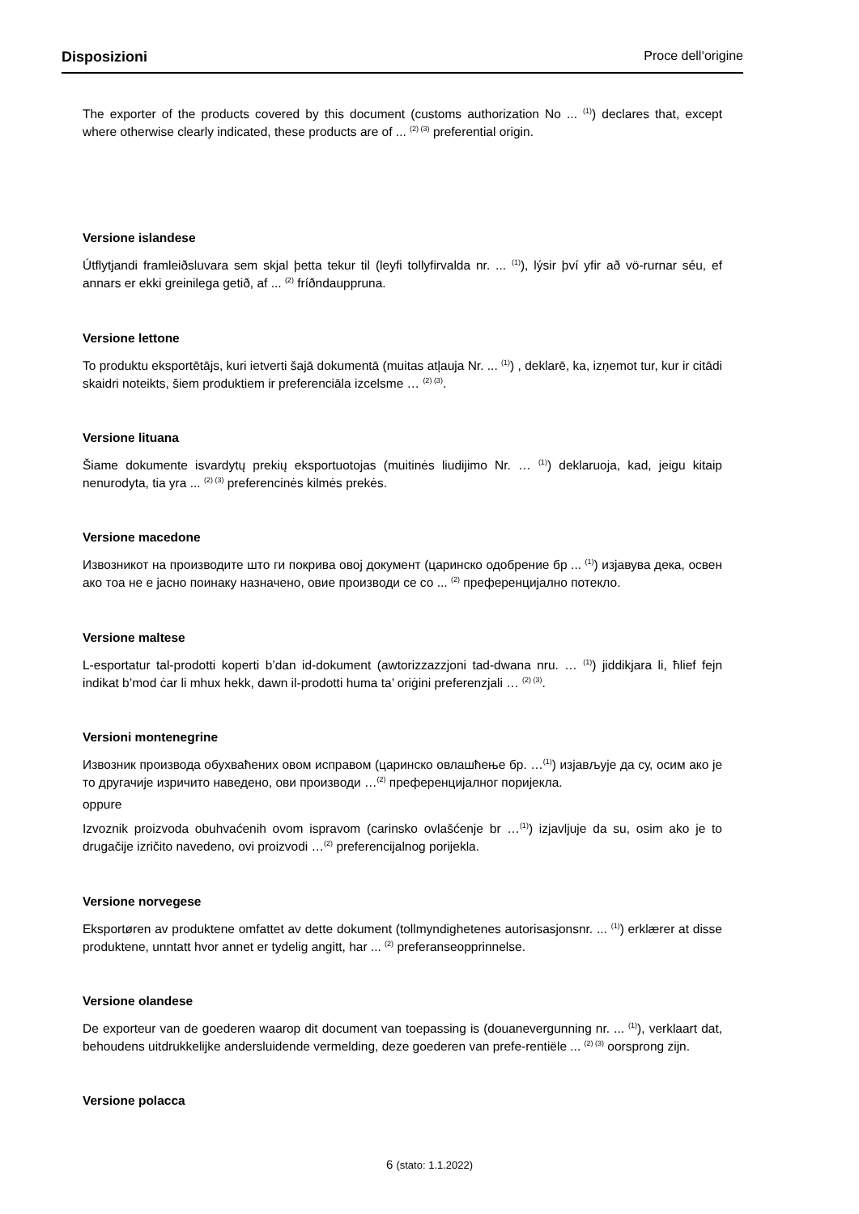Disposizioni Proce dell‘origine
The exporter of the products covered by this document (customs authorization No ... <sup>(1)</sup>) declares that, except where otherwise clearly indicated, these products are of ... <sup>(2) (3)</sup> preferential origin.
Versione islandese
Útflytjandi framleiðsluvara sem skjal þetta tekur til (leyfi tollyfirvalda nr. ... <sup>(1)</sup>), lýsir því yfir að vö-rurnar séu, ef annars er ekki greinilega getið, af ... <sup>(2)</sup> fríðndauppruna.
Versione lettone
To produktu eksportētājs, kuri ietverti šajā dokumentā (muitas atļauja Nr. ... <sup>(1)</sup>) , deklarē, ka, izņemot tur, kur ir citādi skaidri noteikts, šiem produktiem ir preferenciāla izcelsme … <sup>(2) (3)</sup>.
Versione lituana
Šiame dokumente isvardytų prekių eksportuotojas (muitinės liudijimo Nr. … <sup>(1)</sup>) deklaruoja, kad, jeigu kitaip nenurodyta, tia yra ... <sup>(2) (3)</sup> preferencinės kilmės prekės.
Versione macedone
Извозникот на производите што ги покрива овој документ (царинско одобрение бр ... <sup>(1)</sup>) изјавува дека, освен ако тоа не е јасно поинаку назначено, овие производи се со ... <sup>(2)</sup> преференцијално потекло.
Versione maltese
L-esportatur tal-prodotti koperti b’dan id-dokument (awtorizzazzjoni tad-dwana nru. … <sup>(1)</sup>) jiddikjara li, ħlief fejn indikat b’mod ċar li mhux hekk, dawn il-prodotti huma ta’ oriġini preferenzjali … <sup>(2) (3)</sup>.
Versioni montenegrine
Извозник производа обухваћених овом исправом (царинско овлашћење бр. …<sup>(1)</sup>) изјављује да су, осим ако је то другачије изричито наведено, ови производи …<sup>(2)</sup> преференцијалног поријекла.
oppure
Izvoznik proizvoda obuhvaćenih ovom ispravom (carinsko ovlašćenje br …<sup>(1)</sup>) izjavljuje da su, osim ako je to drugačije izričito navedeno, ovi proizvodi …<sup>(2)</sup> preferencijalnog porijekla.
Versione norvegese
Eksportøren av produktene omfattet av dette dokument (tollmyndighetenes autorisasjonsnr. ... <sup>(1)</sup>) erklærer at disse produktene, unntatt hvor annet er tydelig angitt, har ... <sup>(2)</sup> preferanseopprinnelse.
Versione olandese
De exporteur van de goederen waarop dit document van toepassing is (douanevergunning nr. ... <sup>(1)</sup>), verklaart dat, behoudens uitdrukkelijke andersluidende vermelding, deze goederen van prefe-rentiële ... <sup>(2) (3)</sup> oorsprong zijn.
Versione polacca
6 (stato: 1.1.2022)